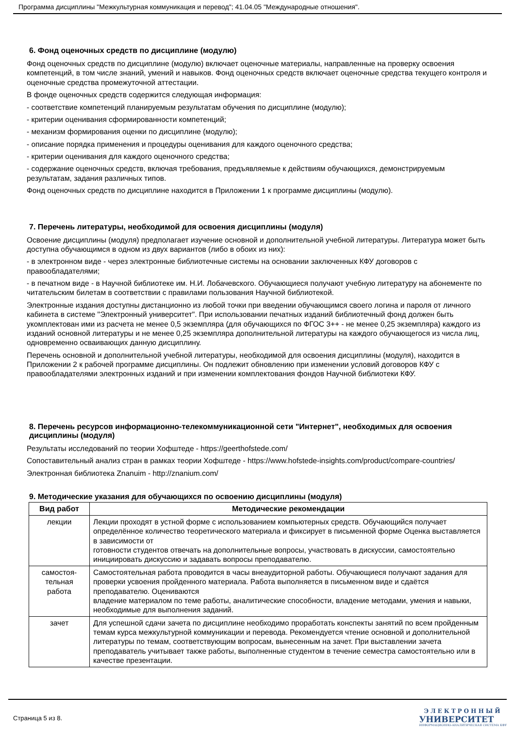Программа дисциплины "Межкультурная коммуникация и перевод"; 41.04.05 "Международные отношения".
6. Фонд оценочных средств по дисциплине (модулю)
Фонд оценочных средств по дисциплине (модулю) включает оценочные материалы, направленные на проверку освоения компетенций, в том числе знаний, умений и навыков. Фонд оценочных средств включает оценочные средства текущего контроля и оценочные средства промежуточной аттестации.
В фонде оценочных средств содержится следующая информация:
- соответствие компетенций планируемым результатам обучения по дисциплине (модулю);
- критерии оценивания сформированности компетенций;
- механизм формирования оценки по дисциплине (модулю);
- описание порядка применения и процедуры оценивания для каждого оценочного средства;
- критерии оценивания для каждого оценочного средства;
- содержание оценочных средств, включая требования, предъявляемые к действиям обучающихся, демонстрируемым результатам, задания различных типов.
Фонд оценочных средств по дисциплине находится в Приложении 1 к программе дисциплины (модулю).
7. Перечень литературы, необходимой для освоения дисциплины (модуля)
Освоение дисциплины (модуля) предполагает изучение основной и дополнительной учебной литературы. Литература может быть доступна обучающимся в одном из двух вариантов (либо в обоих из них):
- в электронном виде - через электронные библиотечные системы на основании заключенных КФУ договоров с правообладателями;
- в печатном виде - в Научной библиотеке им. Н.И. Лобачевского. Обучающиеся получают учебную литературу на абонементе по читательским билетам в соответствии с правилами пользования Научной библиотекой.
Электронные издания доступны дистанционно из любой точки при введении обучающимся своего логина и пароля от личного кабинета в системе "Электронный университет". При использовании печатных изданий библиотечный фонд должен быть укомплектован ими из расчета не менее 0,5 экземпляра (для обучающихся по ФГОС 3++ - не менее 0,25 экземпляра) каждого из изданий основной литературы и не менее 0,25 экземпляра дополнительной литературы на каждого обучающегося из числа лиц, одновременно осваивающих данную дисциплину.
Перечень основной и дополнительной учебной литературы, необходимой для освоения дисциплины (модуля), находится в Приложении 2 к рабочей программе дисциплины. Он подлежит обновлению при изменении условий договоров КФУ с правообладателями электронных изданий и при изменении комплектования фондов Научной библиотеки КФУ.
8. Перечень ресурсов информационно-телекоммуникационной сети "Интернет", необходимых для освоения дисциплины (модуля)
Результаты исследований по теории Хофштеде - https://geerthofstede.com/
Сопоставительный анализ стран в рамках теории Хофштеде - https://www.hofstede-insights.com/product/compare-countries/
Электронная библиотека Znanuim - http://znanium.com/
9. Методические указания для обучающихся по освоению дисциплины (модуля)
| Вид работ | Методические рекомендации |
| --- | --- |
| лекции | Лекции проходят в устной форме с использованием компьютерных средств. Обучающийся получает определённое количество теоретического материала и фиксирует в письменной форме Оценка выставляется в зависимости от готовности студентов отвечать на дополнительные вопросы, участвовать в дискуссии, самостоятельно инициировать дискуссию и задавать вопросы преподавателю. |
| самостоя- тельная работа | Самостоятельная работа проводится в часы внеаудиторной работы. Обучающиеся получают задания для проверки усвоения пройденного материала. Работа выполняется в письменном виде и сдаётся преподавателю. Оцениваются владение материалом по теме работы, аналитические способности, владение методами, умения и навыки, необходимые для выполнения заданий. |
| зачет | Для успешной сдачи зачета по дисциплине необходимо проработать конспекты занятий по всем пройденным темам курса межкультурной коммуникации и перевода. Рекомендуется чтение основной и дополнительной литературы по темам, соответствующим вопросам, вынесенным на зачет. При выставлении зачета преподаватель учитывает также работы, выполненные студентом в течение семестра самостоятельно или в качестве презентации. |
Страница 5 из 8.
ЭЛЕКТРОННЫЙ
УНИВЕРСИТЕТ
ИНФОРМАЦИОННО-АНАЛИТИЧЕСКАЯ СИСТЕМА КФУ